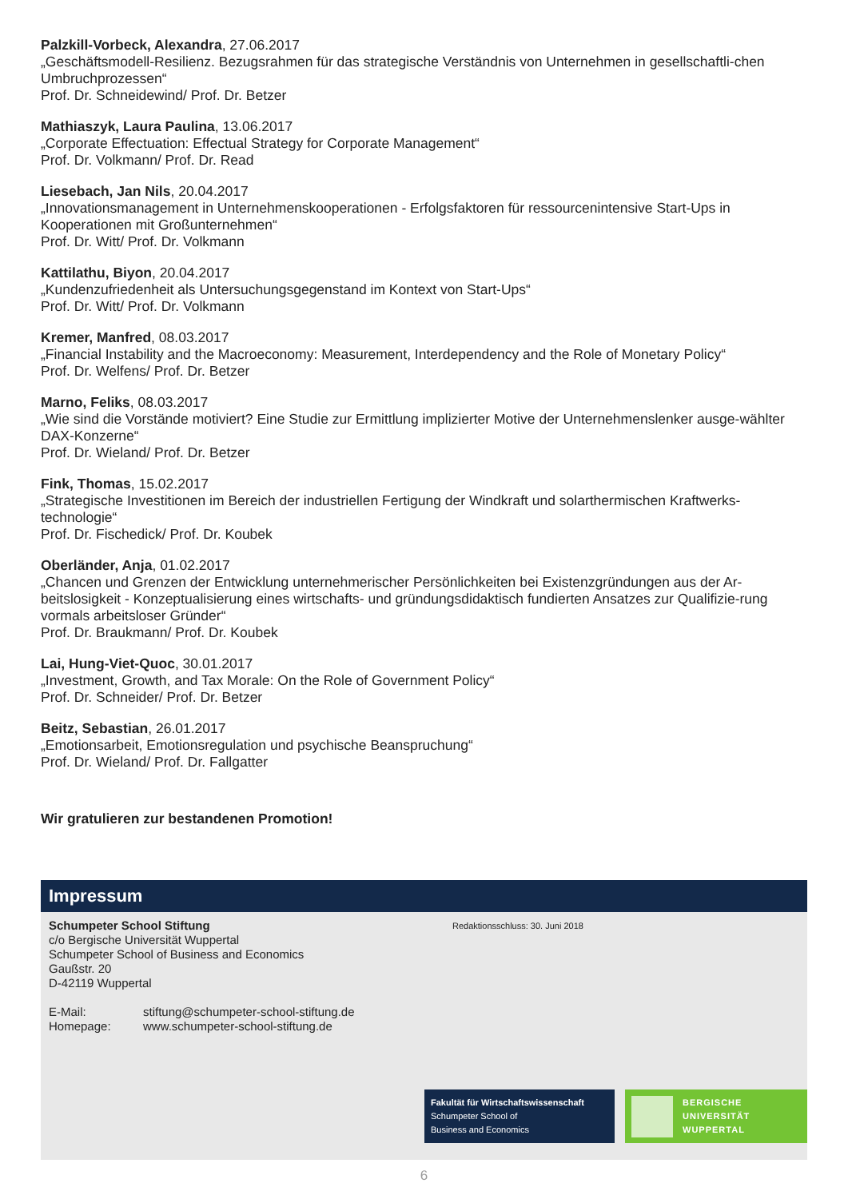Palzkill-Vorbeck, Alexandra, 27.06.2017
„Geschäftsmodell-Resilienz. Bezugsrahmen für das strategische Verständnis von Unternehmen in gesellschaftli-chen Umbruchprozessen“
Prof. Dr. Schneidewind/ Prof. Dr. Betzer
Mathiaszyk, Laura Paulina, 13.06.2017
„Corporate Effectuation: Effectual Strategy for Corporate Management“
Prof. Dr. Volkmann/ Prof. Dr. Read
Liesebach, Jan Nils, 20.04.2017
„Innovationsmanagement in Unternehmenskooperationen - Erfolgsfaktoren für ressourcenintensive Start-Ups in Kooperationen mit Großunternehmen“
Prof. Dr. Witt/ Prof. Dr. Volkmann
Kattilathu, Biyon, 20.04.2017
„Kundenzufriedenheit als Untersuchungsgegenstand im Kontext von Start-Ups“
Prof. Dr. Witt/ Prof. Dr. Volkmann
Kremer, Manfred, 08.03.2017
„Financial Instability and the Macroeconomy: Measurement, Interdependency and the Role of Monetary Policy“
Prof. Dr. Welfens/ Prof. Dr. Betzer
Marno, Feliks, 08.03.2017
„Wie sind die Vorstände motiviert? Eine Studie zur Ermittlung implizierter Motive der Unternehmenslenker ausge-wählter DAX-Konzerne“
Prof. Dr. Wieland/ Prof. Dr. Betzer
Fink, Thomas, 15.02.2017
„Strategische Investitionen im Bereich der industriellen Fertigung der Windkraft und solarthermischen Kraftwerks-technologie“
Prof. Dr. Fischedick/ Prof. Dr. Koubek
Oberländer, Anja, 01.02.2017
„Chancen und Grenzen der Entwicklung unternehmerischer Persönlichkeiten bei Existenzgründungen aus der Ar-beitslosigkeit - Konzeptualisierung eines wirtschafts- und gründungsdidaktisch fundierten Ansatzes zur Qualifizie-rung vormals arbeitsloser Gründer“
Prof. Dr. Braukmann/ Prof. Dr. Koubek
Lai, Hung-Viet-Quoc, 30.01.2017
„Investment, Growth, and Tax Morale: On the Role of Government Policy“
Prof. Dr. Schneider/ Prof. Dr. Betzer
Beitz, Sebastian, 26.01.2017
„Emotionsarbeit, Emotionsregulation und psychische Beanspruchung“
Prof. Dr. Wieland/ Prof. Dr. Fallgatter
Wir gratulieren zur bestandenen Promotion!
Impressum
Schumpeter School Stiftung
c/o Bergische Universität Wuppertal
Schumpeter School of Business and Economics
Gaußstr. 20
D-42119 Wuppertal
E-Mail: stiftung@schumpeter-school-stiftung.de
Homepage: www.schumpeter-school-stiftung.de
Redaktionsschluss: 30. Juni 2018
Fakultät für Wirtschaftswissenschaft
Schumpeter School of
Business and Economics
BERGISCHE
UNIVERSITÄT
WUPPERTAL
6